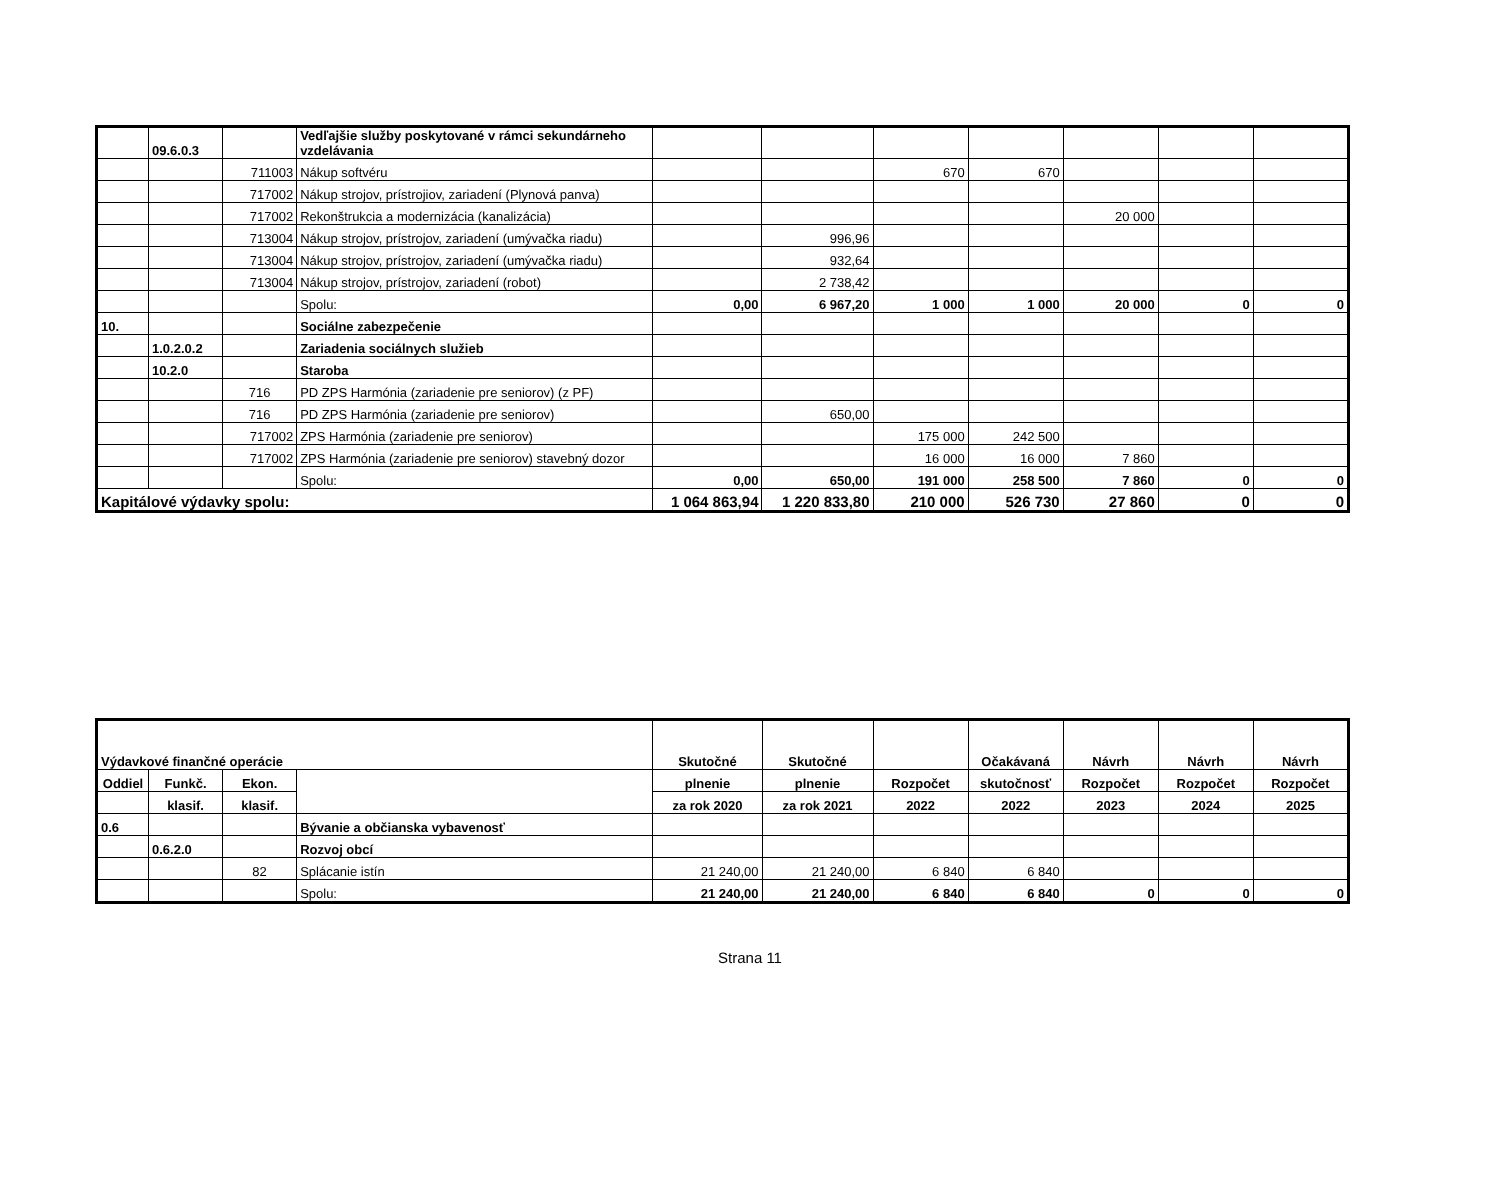| | 09.6.0.3 | | Vedľajšie služby poskytované v rámci sekundárneho vzdelávania | | | | | | | |
| | | 711003 | Nákup softvéru | | | 670 | 670 | | | |
| | | 717002 | Nákup strojov, prístrojiov, zariadení (Plynová panva) | | | | | | | |
| | | 717002 | Rekonštrukcia a modernizácia (kanalizácia) | | | | | 20 000 | | |
| | | 713004 | Nákup strojov, prístrojov, zariadení (umývačka riadu) | | 996,96 | | | | | |
| | | 713004 | Nákup strojov, prístrojov, zariadení (umývačka riadu) | | 932,64 | | | | | |
| | | 713004 | Nákup strojov, prístrojov, zariadení (robot) | | 2 738,42 | | | | | |
| | | | Spolu: | 0,00 | 6 967,20 | 1 000 | 1 000 | 20 000 | 0 | 0 |
| 10. | | | Sociálne zabezpečenie | | | | | | | |
| | 1.0.2.0.2 | | Zariadenia sociálnych služieb | | | | | | | |
| | 10.2.0 | | Staroba | | | | | | | |
| | | 716 | PD ZPS Harmónia (zariadenie pre seniorov) (z PF) | | | | | | | |
| | | 716 | PD ZPS Harmónia (zariadenie pre seniorov) | | 650,00 | | | | | |
| | | 717002 | ZPS Harmónia (zariadenie pre seniorov) | | | 175 000 | 242 500 | | | |
| | | 717002 | ZPS Harmónia (zariadenie pre seniorov) stavebný dozor | | | 16 000 | 16 000 | 7 860 | | |
| | | | Spolu: | 0,00 | 650,00 | 191 000 | 258 500 | 7 860 | 0 | 0 |
| Kapitálové výdavky spolu: | | | | 1 064 863,94 | 1 220 833,80 | 210 000 | 526 730 | 27 860 | 0 | 0 |
| Výdavkové finančné operácie | | | | Skutočné | Skutočné | | Očakávaná | Návrh | Návrh | Návrh |
| --- | --- | --- | --- | --- | --- | --- | --- | --- | --- | --- |
| Oddiel | Funkč. | Ekon. | | plnenie | plnenie | Rozpočet | skutočnosť | Rozpočet | Rozpočet | Rozpočet |
| | klasif. | klasif. | | za rok 2020 | za rok 2021 | 2022 | 2022 | 2023 | 2024 | 2025 |
| 0.6 | | | Bývanie a občianska vybavenosť | | | | | | | |
| | 0.6.2.0 | | Rozvoj obcí | | | | | | | |
| | | 82 | Splácanie istín | 21 240,00 | 21 240,00 | 6 840 | 6 840 | | | |
| | | | Spolu: | 21 240,00 | 21 240,00 | 6 840 | 6 840 | 0 | 0 | 0 |
Strana 11